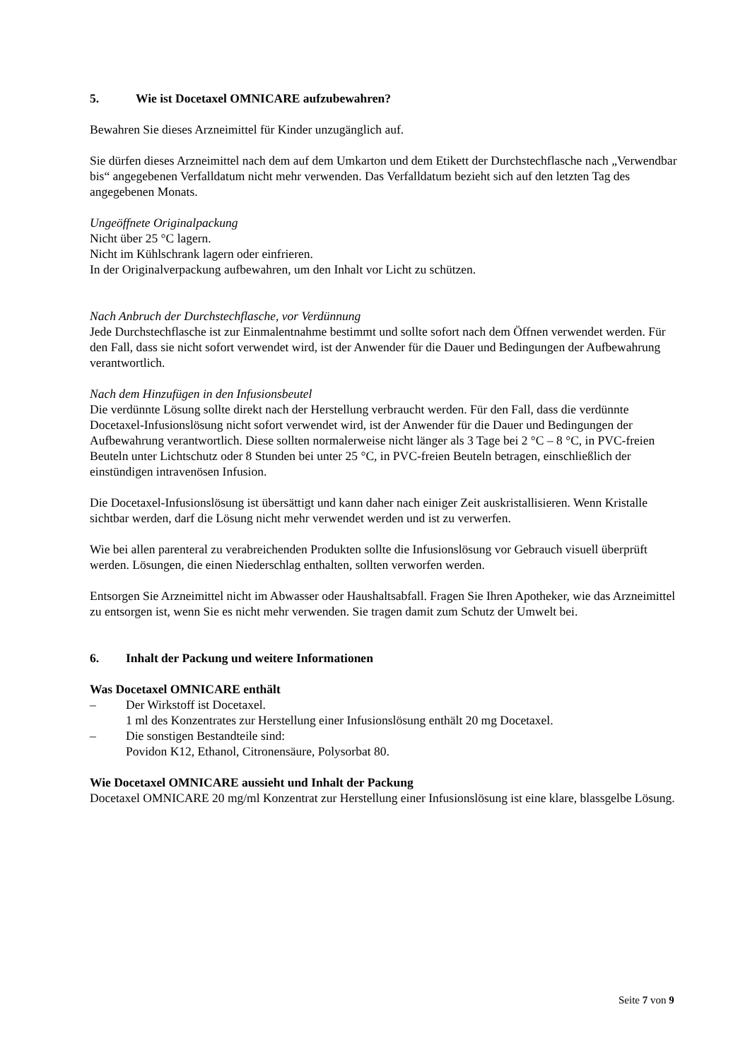5. Wie ist Docetaxel OMNICARE aufzubewahren?
Bewahren Sie dieses Arzneimittel für Kinder unzugänglich auf.
Sie dürfen dieses Arzneimittel nach dem auf dem Umkarton und dem Etikett der Durchstechflasche nach „Verwendbar bis“ angegebenen Verfalldatum nicht mehr verwenden. Das Verfalldatum bezieht sich auf den letzten Tag des angegebenen Monats.
Ungeöffnete Originalpackung
Nicht über 25 °C lagern.
Nicht im Kühlschrank lagern oder einfrieren.
In der Originalverpackung aufbewahren, um den Inhalt vor Licht zu schützen.
Nach Anbruch der Durchstechflasche, vor Verdünnung
Jede Durchstechflasche ist zur Einmalentnahme bestimmt und sollte sofort nach dem Öffnen verwendet werden. Für den Fall, dass sie nicht sofort verwendet wird, ist der Anwender für die Dauer und Bedingungen der Aufbewahrung verantwortlich.
Nach dem Hinzufügen in den Infusionsbeutel
Die verdünnte Lösung sollte direkt nach der Herstellung verbraucht werden. Für den Fall, dass die verdünnte Docetaxel-Infusionslösung nicht sofort verwendet wird, ist der Anwender für die Dauer und Bedingungen der Aufbewahrung verantwortlich. Diese sollten normalerweise nicht länger als 3 Tage bei 2 °C – 8 °C, in PVC-freien Beuteln unter Lichtschutz oder 8 Stunden bei unter 25 °C, in PVC-freien Beuteln betragen, einschließlich der einstündigen intravenösen Infusion.
Die Docetaxel-Infusionslösung ist übersättigt und kann daher nach einiger Zeit auskristallisieren. Wenn Kristalle sichtbar werden, darf die Lösung nicht mehr verwendet werden und ist zu verwerfen.
Wie bei allen parenteral zu verabreichenden Produkten sollte die Infusionslösung vor Gebrauch visuell überprüft werden. Lösungen, die einen Niederschlag enthalten, sollten verworfen werden.
Entsorgen Sie Arzneimittel nicht im Abwasser oder Haushaltsabfall. Fragen Sie Ihren Apotheker, wie das Arzneimittel zu entsorgen ist, wenn Sie es nicht mehr verwenden. Sie tragen damit zum Schutz der Umwelt bei.
6. Inhalt der Packung und weitere Informationen
Was Docetaxel OMNICARE enthält
– Der Wirkstoff ist Docetaxel.
1 ml des Konzentrates zur Herstellung einer Infusionslösung enthält 20 mg Docetaxel.
– Die sonstigen Bestandteile sind:
Povidon K12, Ethanol, Citronensäure, Polysorbat 80.
Wie Docetaxel OMNICARE aussieht und Inhalt der Packung
Docetaxel OMNICARE 20 mg/ml Konzentrat zur Herstellung einer Infusionslösung ist eine klare, blassgelbe Lösung.
Seite 7 von 9